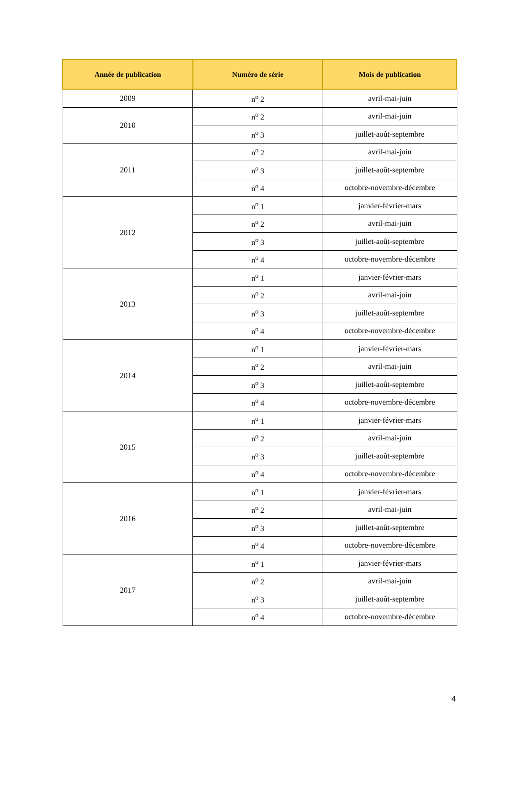| Année de publication | Numéro de série | Mois de publication |
| --- | --- | --- |
| 2009 | n<sup>o</sup> 2 | avril-mai-juin |
| 2010 | n<sup>o</sup> 2 | avril-mai-juin |
| | n<sup>o</sup> 3 | juillet-août-septembre |
| 2011 | n<sup>o</sup> 2 | avril-mai-juin |
| | n<sup>o</sup> 3 | juillet-août-septembre |
| | n<sup>o</sup> 4 | octobre-novembre-décembre |
| 2012 | n<sup>o</sup> 1 | janvier-février-mars |
| | n<sup>o</sup> 2 | avril-mai-juin |
| | n<sup>o</sup> 3 | juillet-août-septembre |
| | n<sup>o</sup> 4 | octobre-novembre-décembre |
| 2013 | n<sup>o</sup> 1 | janvier-février-mars |
| | n<sup>o</sup> 2 | avril-mai-juin |
| | n<sup>o</sup> 3 | juillet-août-septembre |
| | n<sup>o</sup> 4 | octobre-novembre-décembre |
| 2014 | n<sup>o</sup> 1 | janvier-février-mars |
| | n<sup>o</sup> 2 | avril-mai-juin |
| | n<sup>o</sup> 3 | juillet-août-septembre |
| | n<sup>o</sup> 4 | octobre-novembre-décembre |
| 2015 | n<sup>o</sup> 1 | janvier-février-mars |
| | n<sup>o</sup> 2 | avril-mai-juin |
| | n<sup>o</sup> 3 | juillet-août-septembre |
| | n<sup>o</sup> 4 | octobre-novembre-décembre |
| 2016 | n<sup>o</sup> 1 | janvier-février-mars |
| | n<sup>o</sup> 2 | avril-mai-juin |
| | n<sup>o</sup> 3 | juillet-août-septembre |
| | n<sup>o</sup> 4 | octobre-novembre-décembre |
| 2017 | n<sup>o</sup> 1 | janvier-février-mars |
| | n<sup>o</sup> 2 | avril-mai-juin |
| | n<sup>o</sup> 3 | juillet-août-septembre |
| | n<sup>o</sup> 4 | octobre-novembre-décembre |
4